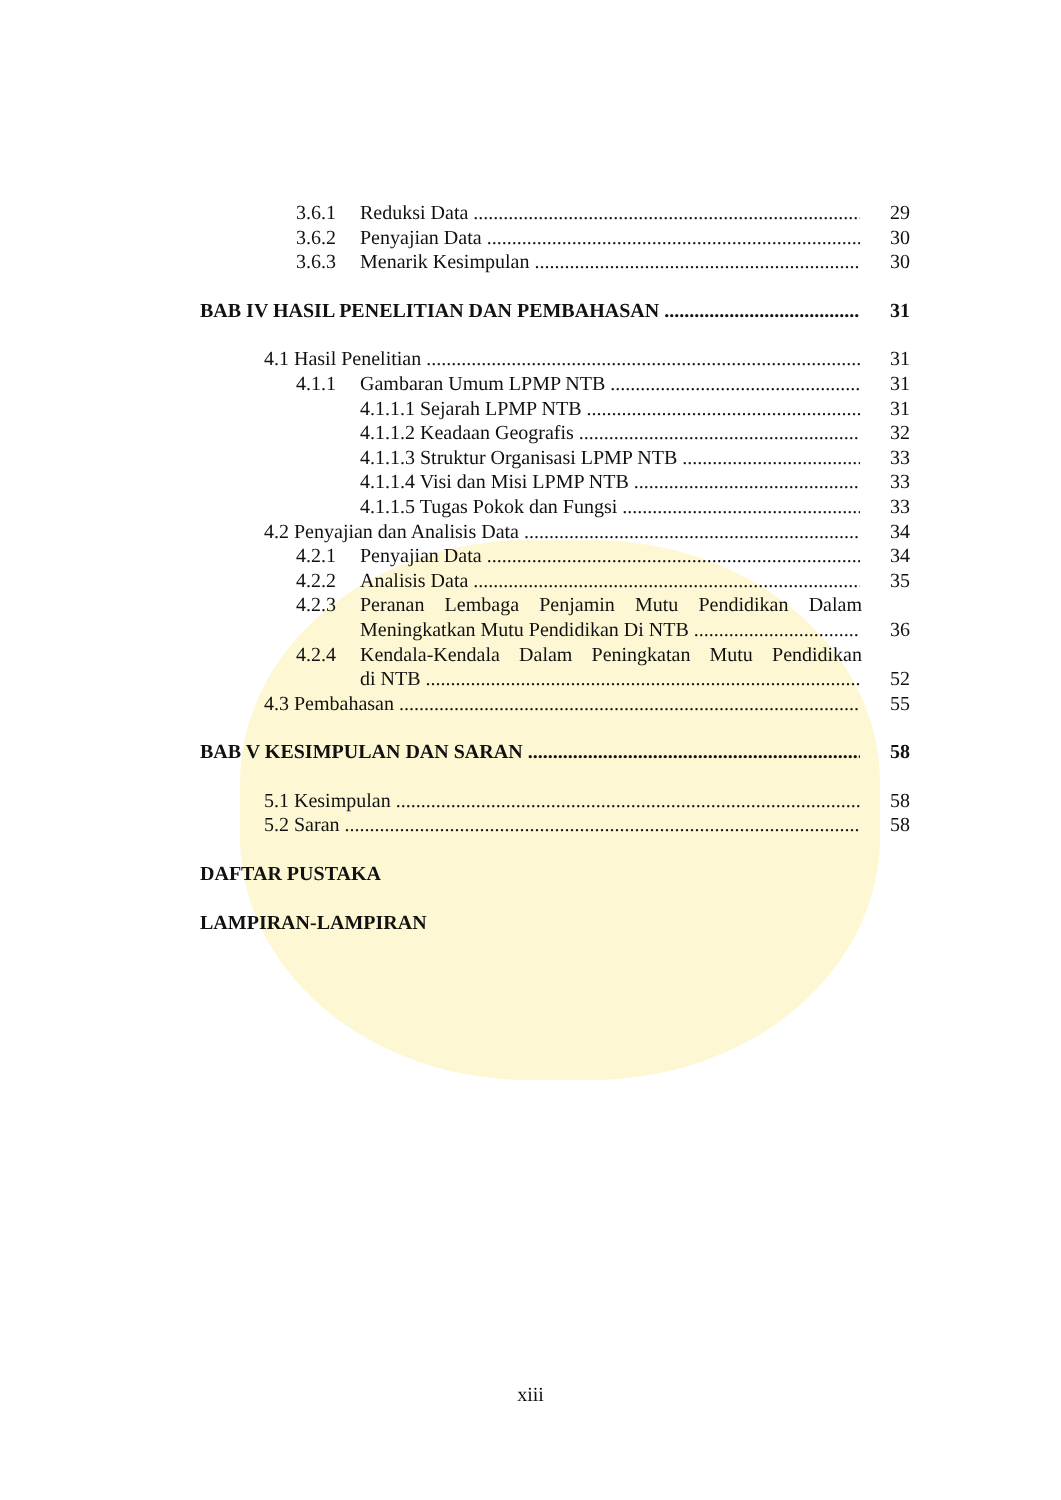3.6.1 Reduksi Data 29
3.6.2 Penyajian Data 30
3.6.3 Menarik Kesimpulan 30
BAB IV HASIL PENELITIAN DAN PEMBAHASAN 31
4.1 Hasil Penelitian 31
4.1.1 Gambaran Umum LPMP NTB 31
4.1.1.1 Sejarah LPMP NTB 31
4.1.1.2 Keadaan Geografis 32
4.1.1.3 Struktur Organisasi LPMP NTB 33
4.1.1.4 Visi dan Misi LPMP NTB 33
4.1.1.5 Tugas Pokok dan Fungsi 33
4.2 Penyajian dan Analisis Data 34
4.2.1 Penyajian Data 34
4.2.2 Analisis Data 35
4.2.3 Peranan Lembaga Penjamin Mutu Pendidikan Dalam
Meningkatkan Mutu Pendidikan Di NTB 36
4.2.4 Kendala-Kendala Dalam Peningkatan Mutu Pendidikan
di NTB 52
4.3 Pembahasan 55
BAB V KESIMPULAN DAN SARAN 58
5.1 Kesimpulan 58
5.2 Saran 58
DAFTAR PUSTAKA
LAMPIRAN-LAMPIRAN
xiii